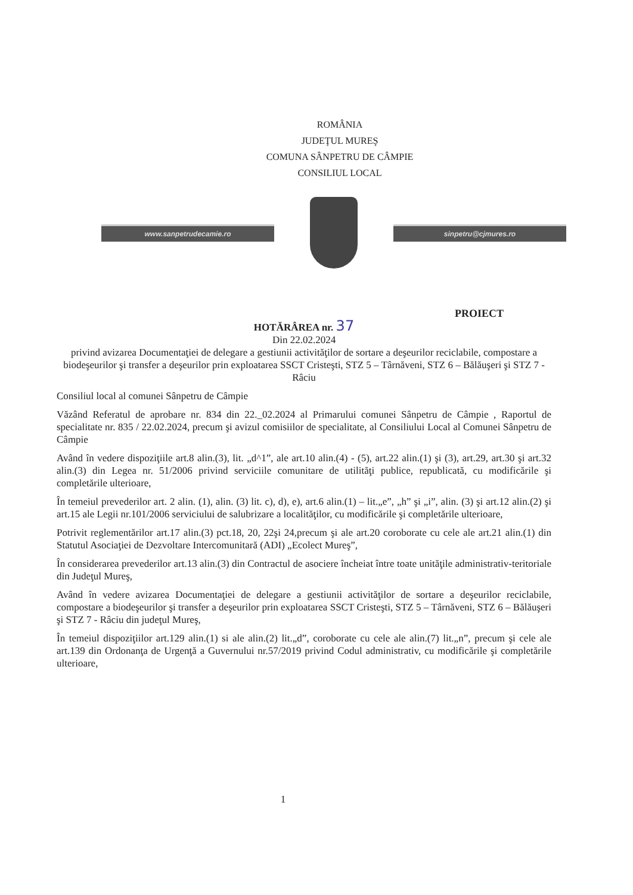ROMÂNIA
JUDEŢUL MUREŞ
COMUNA SÂNPETRU DE CÂMPIE
CONSILIUL LOCAL
www.sanpetrudecamie.ro sinpetru@cjmures.ro
PROIECT
HOTĂRÂREA nr. 37
Din 22.02.2024
privind avizarea Documentaţiei de delegare a gestiunii activităţilor de sortare a deşeurilor reciclabile, compostare a biodeşeurilor şi transfer a deşeurilor prin exploatarea SSCT Cristeşti, STZ 5 – Târnăveni, STZ 6 – Bălăuşeri şi STZ 7 - Râciu
Consiliul local al comunei Sânpetru de Câmpie
Văzând Referatul de aprobare nr. 834 din 22._02.2024 al Primarului comunei Sânpetru de Câmpie , Raportul de specialitate nr. 835 / 22.02.2024, precum şi avizul comisiilor de specialitate, al Consiliului Local al Comunei Sânpetru de Câmpie
Având în vedere dispoziţiile art.8 alin.(3), lit. „d^1”, ale art.10 alin.(4) - (5), art.22 alin.(1) şi (3), art.29, art.30 şi art.32 alin.(3) din Legea nr. 51/2006 privind serviciile comunitare de utilităţi publice, republicată, cu modificările şi completările ulterioare,
În temeiul prevederilor art. 2 alin. (1), alin. (3) lit. c), d), e), art.6 alin.(1) – lit.„e”, „h” şi „i”, alin. (3) şi art.12 alin.(2) şi art.15 ale Legii nr.101/2006 serviciului de salubrizare a localităţilor, cu modificările şi completările ulterioare,
Potrivit reglementărilor art.17 alin.(3) pct.18, 20, 22şi 24,precum şi ale art.20 coroborate cu cele ale art.21 alin.(1) din Statutul Asociaţiei de Dezvoltare Intercomunitară (ADI) „Ecolect Mureş”,
În considerarea prevederilor art.13 alin.(3) din Contractul de asociere încheiat între toate unităţile administrativ-teritoriale din Judeţul Mureş,
Având în vedere avizarea Documentaţiei de delegare a gestiunii activităţilor de sortare a deşeurilor reciclabile, compostare a biodeşeurilor şi transfer a deşeurilor prin exploatarea SSCT Cristeşti, STZ 5 – Târnăveni, STZ 6 – Bălăuşeri şi STZ 7 - Râciu din judeţul Mureş,
În temeiul dispoziţiilor art.129 alin.(1) si ale alin.(2) lit.„d”, coroborate cu cele ale alin.(7) lit.„n”, precum şi cele ale art.139 din Ordonanţa de Urgenţă a Guvernului nr.57/2019 privind Codul administrativ, cu modificările şi completările ulterioare,
1